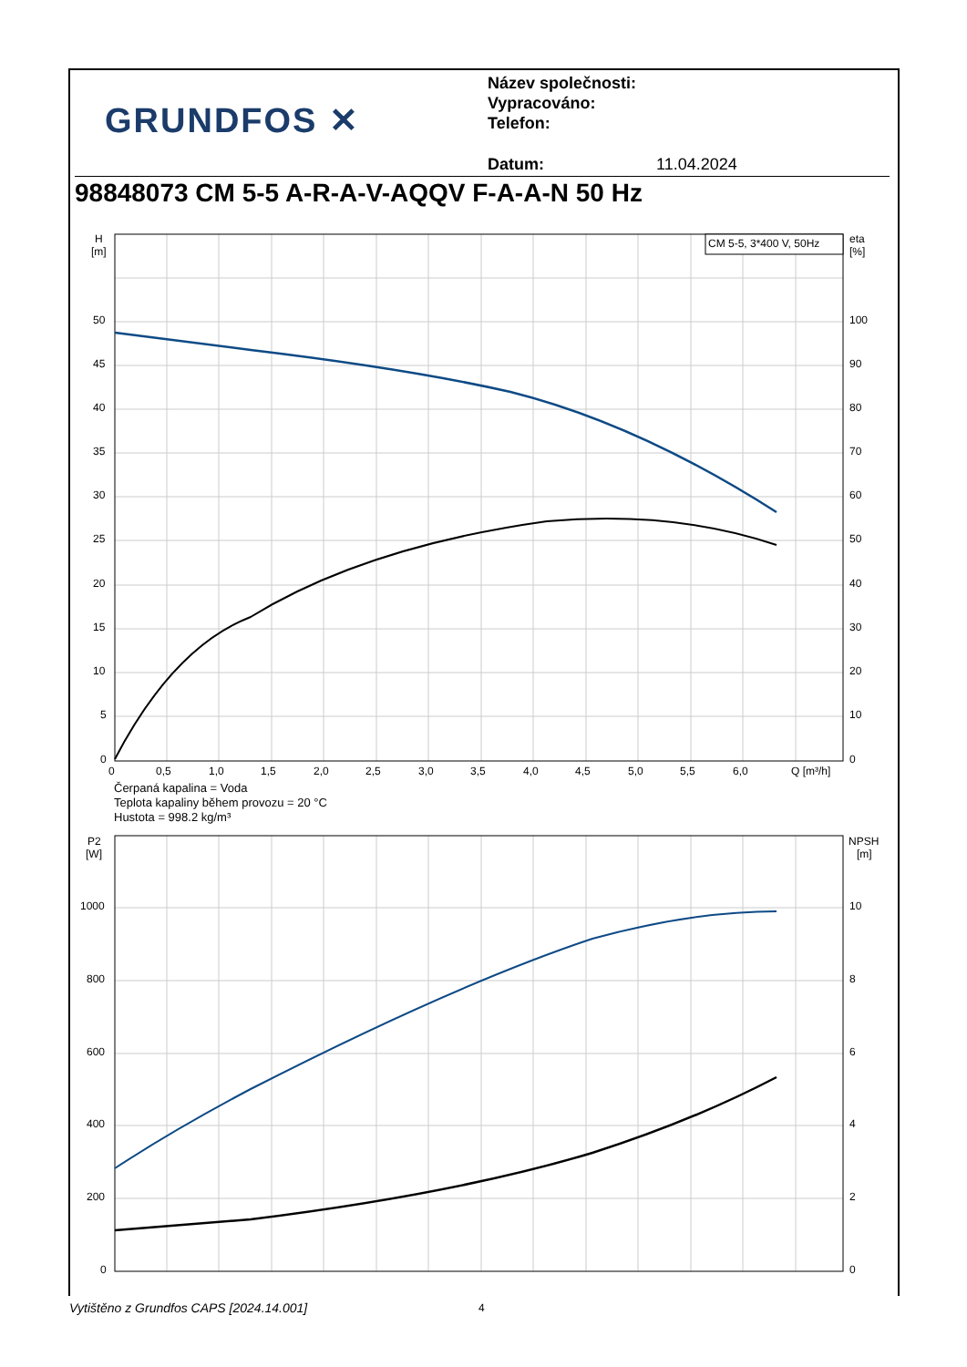GRUNDFOS ✕
Název společnosti:
Vypracováno:
Telefon:
Datum: 11.04.2024
98848073 CM 5-5 A-R-A-V-AQQV F-A-A-N 50 Hz
CM 5-5, 3*400 V, 50Hz
H
[m]
eta
[%]
50
45
40
35
30
25
20
15
10
5
0
100
90
80
70
60
50
40
30
20
10
0
0
0,5
1,0
1,5
2,0
2,5
3,0
3,5
4,0
4,5
5,0
5,5
6,0
Q [m³/h]
P2
[W]
NPSH
[m]
1000
800
600
400
200
0
10
8
6
4
2
0
Čerpaná kapalina = Voda
Teplota kapaliny během provozu = 20 °C
Hustota = 998.2 kg/m³
Vytištěno z Grundfos CAPS [2024.14.001]
4